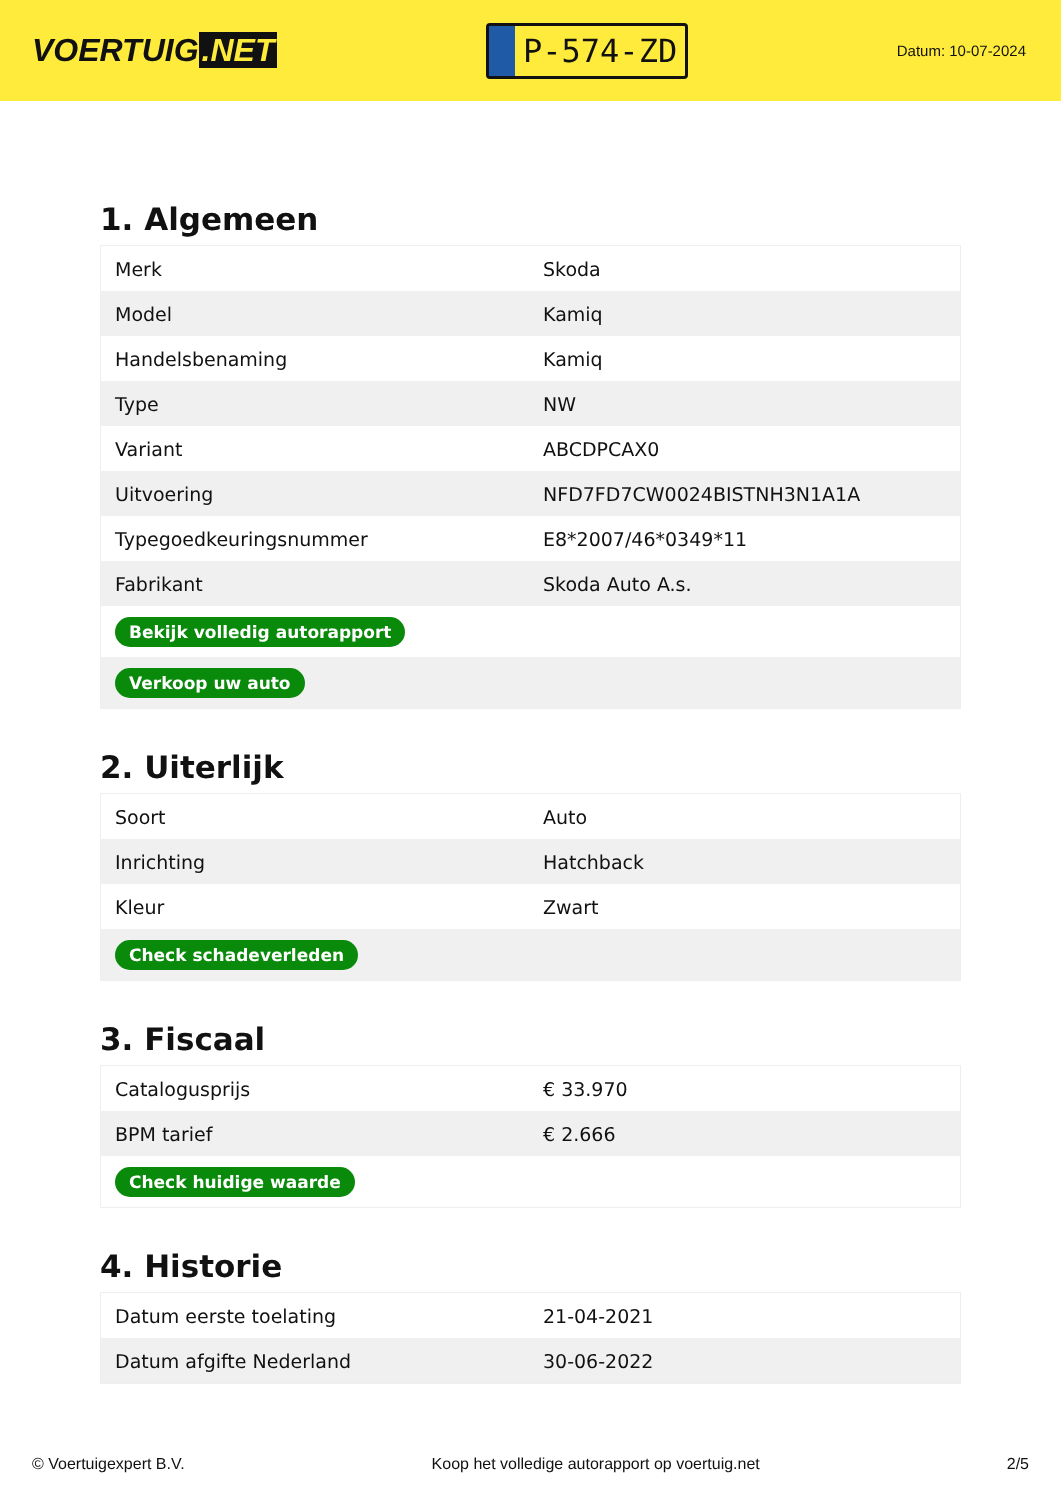VOERTUIG.NET
P-574-ZD
Datum: 10-07-2024
1. Algemeen
| Merk | Skoda |
| Model | Kamiq |
| Handelsbenaming | Kamiq |
| Type | NW |
| Variant | ABCDPCAX0 |
| Uitvoering | NFD7FD7CW0024BISTNH3N1A1A |
| Typegoedkeuringsnummer | E8*2007/46*0349*11 |
| Fabrikant | Skoda Auto A.s. |
| Bekijk volledig autorapport | |
| Verkoop uw auto | |
2. Uiterlijk
| Soort | Auto |
| Inrichting | Hatchback |
| Kleur | Zwart |
| Check schadeverleden | |
3. Fiscaal
| Catalogusprijs | € 33.970 |
| BPM tarief | € 2.666 |
| Check huidige waarde | |
4. Historie
| Datum eerste toelating | 21-04-2021 |
| Datum afgifte Nederland | 30-06-2022 |
© Voertuigexpert B.V. Koop het volledige autorapport op voertuig.net 2/5